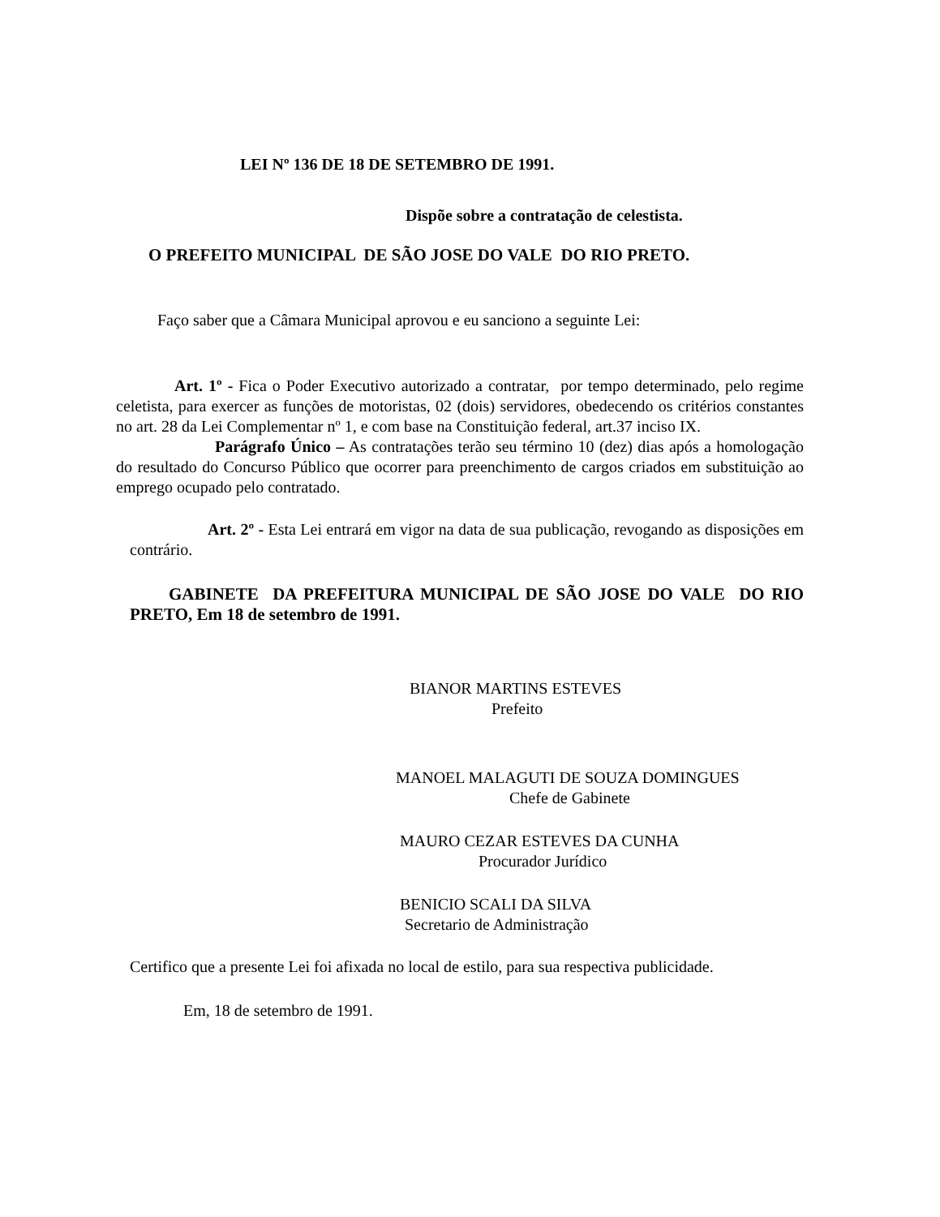LEI Nº 136 DE 18 DE SETEMBRO DE 1991.
Dispõe sobre a contratação de celestista.
O PREFEITO MUNICIPAL DE SÃO JOSE DO VALE DO RIO PRETO.
Faço saber que a Câmara Municipal aprovou e eu sanciono a seguinte Lei:
Art. 1º - Fica o Poder Executivo autorizado a contratar, por tempo determinado, pelo regime celetista, para exercer as funções de motoristas, 02 (dois) servidores, obedecendo os critérios constantes no art. 28 da Lei Complementar nº 1, e com base na Constituição federal, art.37 inciso IX.
Parágrafo Único – As contratações terão seu término 10 (dez) dias após a homologação do resultado do Concurso Público que ocorrer para preenchimento de cargos criados em substituição ao emprego ocupado pelo contratado.
Art. 2º - Esta Lei entrará em vigor na data de sua publicação, revogando as disposições em contrário.
GABINETE DA PREFEITURA MUNICIPAL DE SÃO JOSE DO VALE DO RIO PRETO, Em 18 de setembro de 1991.
BIANOR MARTINS ESTEVES
Prefeito
MANOEL MALAGUTI DE SOUZA DOMINGUES
Chefe de Gabinete
MAURO CEZAR ESTEVES DA CUNHA
Procurador Jurídico
BENICIO SCALI DA SILVA
Secretario de Administração
Certifico que a presente Lei foi afixada no local de estilo, para sua respectiva publicidade.
Em, 18 de setembro de 1991.